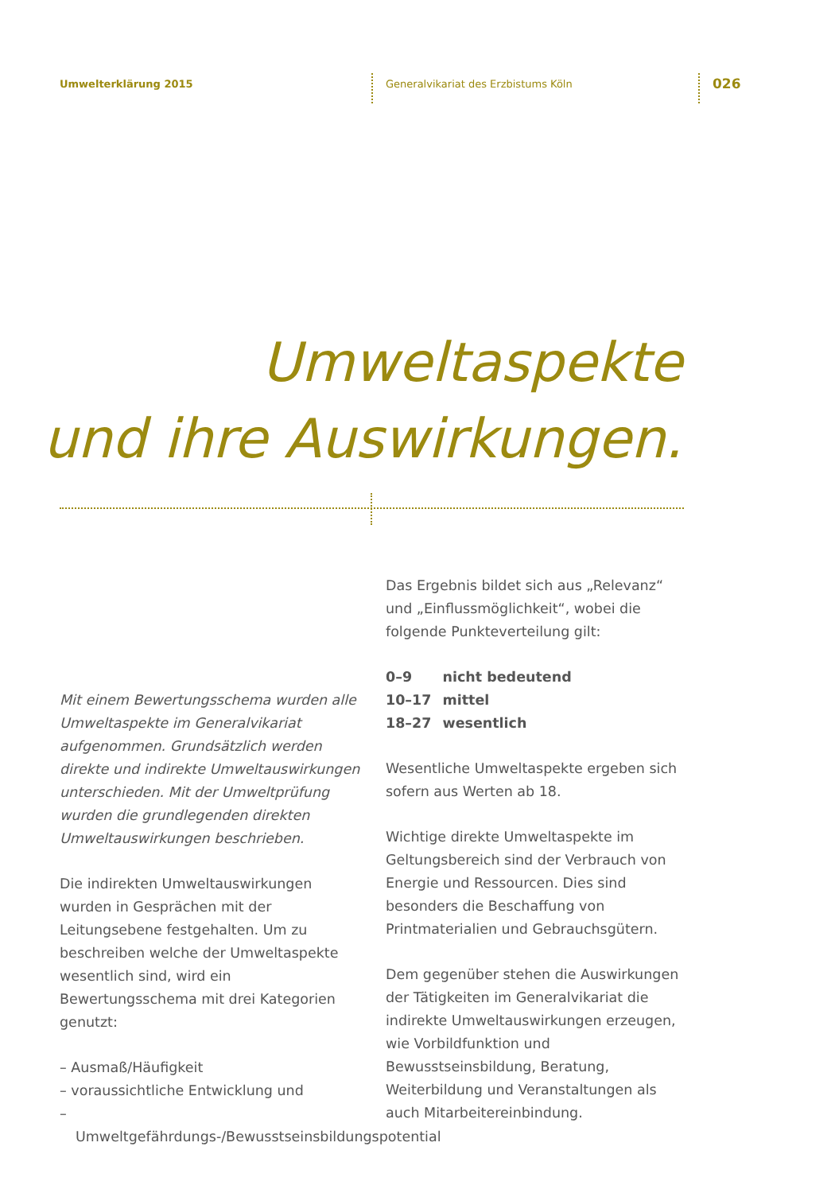Umwelterklärung 2015
Generalvikariat des Erzbistums Köln
026
Umweltaspekte
und ihre Auswirkungen.
Mit einem Bewertungsschema wurden alle Umweltaspekte im Generalvikariat aufgenommen. Grundsätzlich werden direkte und indirekte Umweltauswirkungen unterschieden. Mit der Umweltprüfung wurden die grundlegenden direkten Umweltauswirkungen beschrieben.
Die indirekten Umweltauswirkungen wurden in Gesprächen mit der Leitungsebene festgehalten. Um zu beschreiben welche der Umweltaspekte wesentlich sind, wird ein Bewertungsschema mit drei Kategorien genutzt:
– Ausmaß/Häufigkeit
– voraussichtliche Entwicklung und
– Umweltgefährdungs-/Bewusstseinsbildungspotential
Das Ergebnis bildet sich aus „Relevanz“ und „Einflussmöglichkeit“, wobei die folgende Punkteverteilung gilt:
| 0–9 | nicht bedeutend |
| 10–17 | mittel |
| 18–27 | wesentlich |
Wesentliche Umweltaspekte ergeben sich sofern aus Werten ab 18.
Wichtige direkte Umweltaspekte im Geltungsbereich sind der Verbrauch von Energie und Ressourcen. Dies sind besonders die Beschaffung von Printmaterialien und Gebrauchsgütern.
Dem gegenüber stehen die Auswirkungen der Tätigkeiten im Generalvikariat die indirekte Umweltauswirkungen erzeugen, wie Vorbildfunktion und Bewusstseinsbildung, Beratung, Weiterbildung und Veranstaltungen als auch Mitarbeitereinbindung.